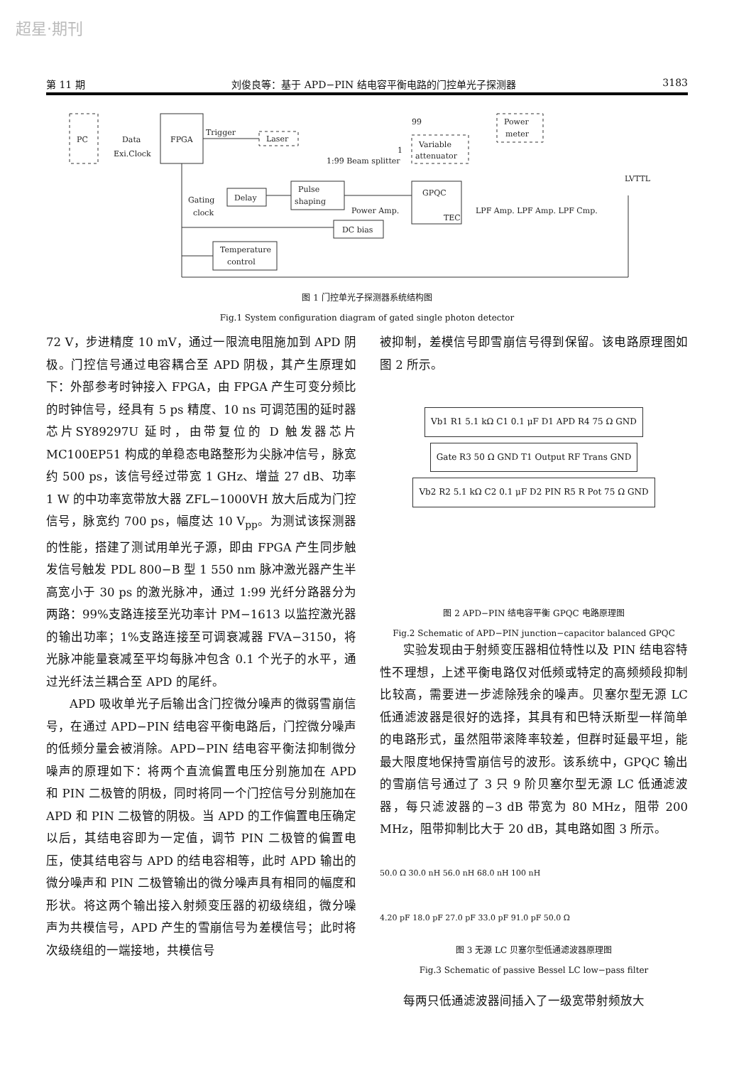超星·期刊
第 11 期 刘俊良等：基于 APD−PIN 结电容平衡电路的门控单光子探测器 3183
PC
FPGA
Data
Exi.Clock
Trigger
Laser
1:99 Beam splitter
99
1
Power
meter
Variable
attenuator
Gating
clock
Delay
Pulse
shaping
Power Amp.
GPQC
TEC
DC bias
Temperature
control
LPF Amp. LPF Amp. LPF Cmp.
LVTTL
图 1 门控单光子探测器系统结构图
Fig.1 System configuration diagram of gated single photon detector
72 V，步进精度 10 mV，通过一限流电阻施加到 APD 阴极。门控信号通过电容耦合至 APD 阴极，其产生原理如下：外部参考时钟接入 FPGA，由 FPGA 产生可变分频比的时钟信号，经具有 5 ps 精度、10 ns 可调范围的延时器芯片SY89297U 延时，由带复位的 D 触发器芯片 MC100EP51 构成的单稳态电路整形为尖脉冲信号，脉宽约 500 ps，该信号经过带宽 1 GHz、增益 27 dB、功率 1 W 的中功率宽带放大器 ZFL−1000VH 放大后成为门控信号，脉宽约 700 ps，幅度达 10 V<sub>pp</sub>。为测试该探测器的性能，搭建了测试用单光子源，即由 FPGA 产生同步触发信号触发 PDL 800−B 型 1 550 nm 脉冲激光器产生半高宽小于 30 ps 的激光脉冲，通过 1:99 光纤分路器分为两路：99%支路连接至光功率计 PM−1613 以监控激光器的输出功率；1%支路连接至可调衰减器 FVA−3150，将光脉冲能量衰减至平均每脉冲包含 0.1 个光子的水平，通过光纤法兰耦合至 APD 的尾纤。
APD 吸收单光子后输出含门控微分噪声的微弱雪崩信号，在通过 APD−PIN 结电容平衡电路后，门控微分噪声的低频分量会被消除。APD−PIN 结电容平衡法抑制微分噪声的原理如下：将两个直流偏置电压分别施加在 APD 和 PIN 二极管的阴极，同时将同一个门控信号分别施加在 APD 和 PIN 二极管的阴极。当 APD 的工作偏置电压确定以后，其结电容即为一定值，调节 PIN 二极管的偏置电压，使其结电容与 APD 的结电容相等，此时 APD 输出的微分噪声和 PIN 二极管输出的微分噪声具有相同的幅度和形状。将这两个输出接入射频变压器的初级绕组，微分噪声为共模信号，APD 产生的雪崩信号为差模信号；此时将次级绕组的一端接地，共模信号
被抑制，差模信号即雪崩信号得到保留。该电路原理图如图 2 所示。
Vb1 R1 5.1 kΩ C1 0.1 μF D1 APD R4 75 Ω GND Gate R3 50 Ω GND T1 Output RF Trans GND Vb2 R2 5.1 kΩ C2 0.1 μF D2 PIN R5 R Pot 75 Ω GND
图 2 APD−PIN 结电容平衡 GPQC 电路原理图
Fig.2 Schematic of APD−PIN junction−capacitor balanced GPQC
实验发现由于射频变压器相位特性以及 PIN 结电容特性不理想，上述平衡电路仅对低频或特定的高频频段抑制比较高，需要进一步滤除残余的噪声。贝塞尔型无源 LC 低通滤波器是很好的选择，其具有和巴特沃斯型一样简单的电路形式，虽然阻带滚降率较差，但群时延最平坦，能最大限度地保持雪崩信号的波形。该系统中，GPQC 输出的雪崩信号通过了 3 只 9 阶贝塞尔型无源 LC 低通滤波器，每只滤波器的−3 dB 带宽为 80 MHz，阻带 200 MHz，阻带抑制比大于 20 dB，其电路如图 3 所示。
50.0 Ω 30.0 nH 56.0 nH 68.0 nH 100 nH
4.20 pF 18.0 pF 27.0 pF 33.0 pF 91.0 pF 50.0 Ω
图 3 无源 LC 贝塞尔型低通滤波器原理图
Fig.3 Schematic of passive Bessel LC low−pass filter
每两只低通滤波器间插入了一级宽带射频放大